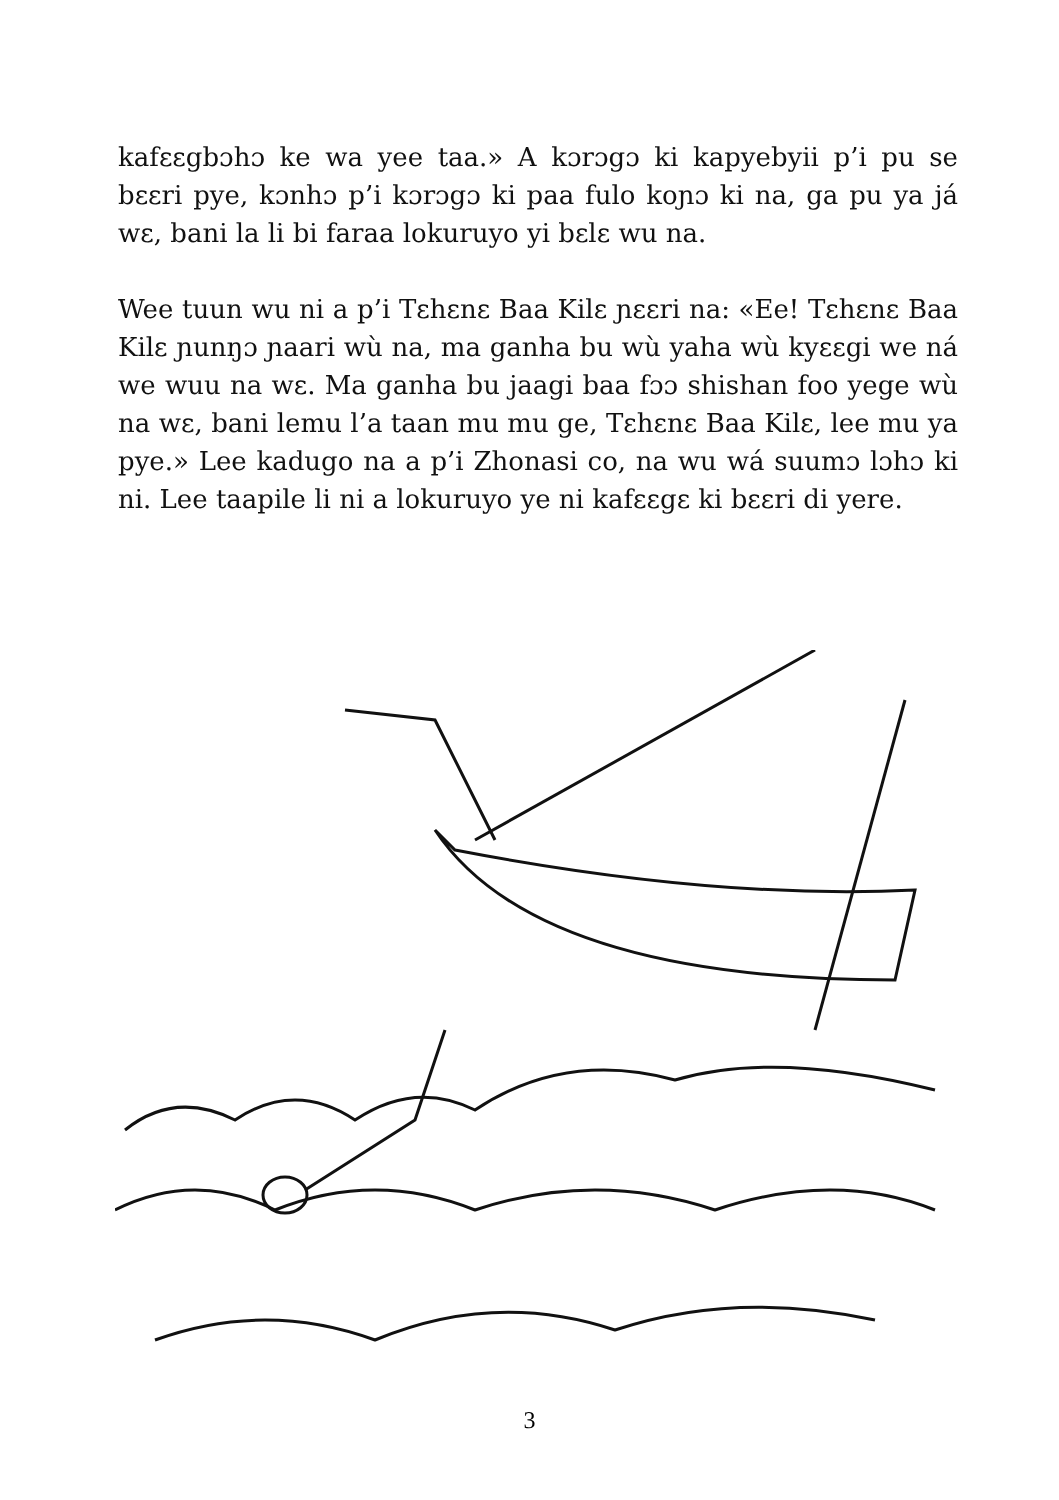kafɛɛgbɔhɔ ke wa yee taa.» A kɔrɔgɔ ki kapyebyii p’i pu se bɛɛri pye, kɔnhɔ p’i kɔrɔgɔ ki paa fulo koɲɔ ki na, ga pu ya já wɛ, bani la li bi faraa lokuruyo yi bɛlɛ wu na.
Wee tuun wu ni a p’i Tɛhɛnɛ Baa Kilɛ ɲɛɛri na: «Ee! Tɛhɛnɛ Baa Kilɛ ɲunŋɔ ɲaari wù na, ma ganha bu wù yaha wù kyɛɛgi we ná we wuu na wɛ. Ma ganha bu jaagi baa fɔɔ shishan foo yege wù na wɛ, bani lemu l’a taan mu mu ge, Tɛhɛnɛ Baa Kilɛ, lee mu ya pye.» Lee kadugo na a p’i Zhonasi co, na wu wá suumɔ lɔhɔ ki ni. Lee taapile li ni a lokuruyo ye ni kafɛɛgɛ ki bɛɛri di yere.
3